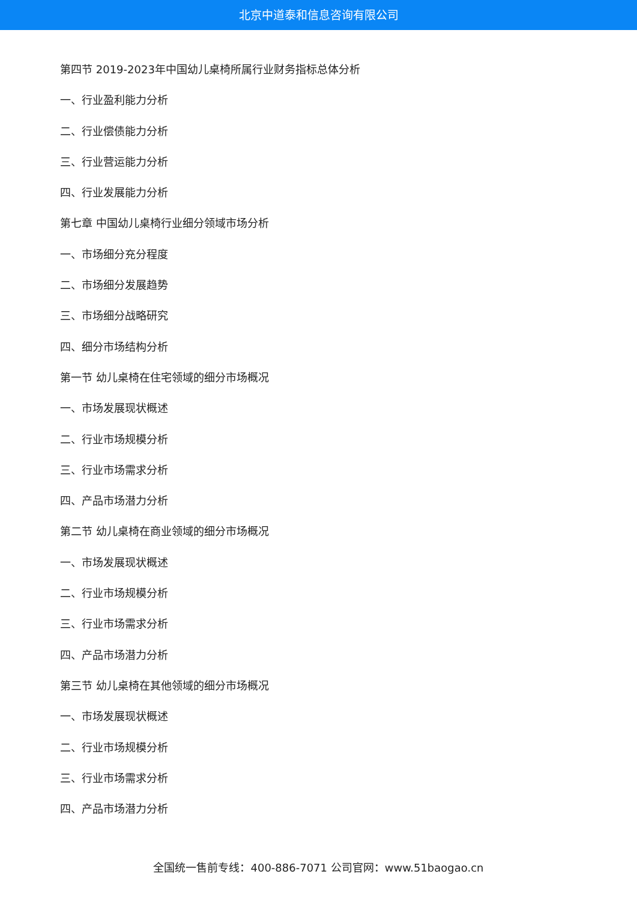北京中道泰和信息咨询有限公司
第四节 2019-2023年中国幼儿桌椅所属行业财务指标总体分析
一、行业盈利能力分析
二、行业偿债能力分析
三、行业营运能力分析
四、行业发展能力分析
第七章 中国幼儿桌椅行业细分领域市场分析
一、市场细分充分程度
二、市场细分发展趋势
三、市场细分战略研究
四、细分市场结构分析
第一节 幼儿桌椅在住宅领域的细分市场概况
一、市场发展现状概述
二、行业市场规模分析
三、行业市场需求分析
四、产品市场潜力分析
第二节 幼儿桌椅在商业领域的细分市场概况
一、市场发展现状概述
二、行业市场规模分析
三、行业市场需求分析
四、产品市场潜力分析
第三节 幼儿桌椅在其他领域的细分市场概况
一、市场发展现状概述
二、行业市场规模分析
三、行业市场需求分析
四、产品市场潜力分析
全国统一售前专线：400-886-7071 公司官网：www.51baogao.cn